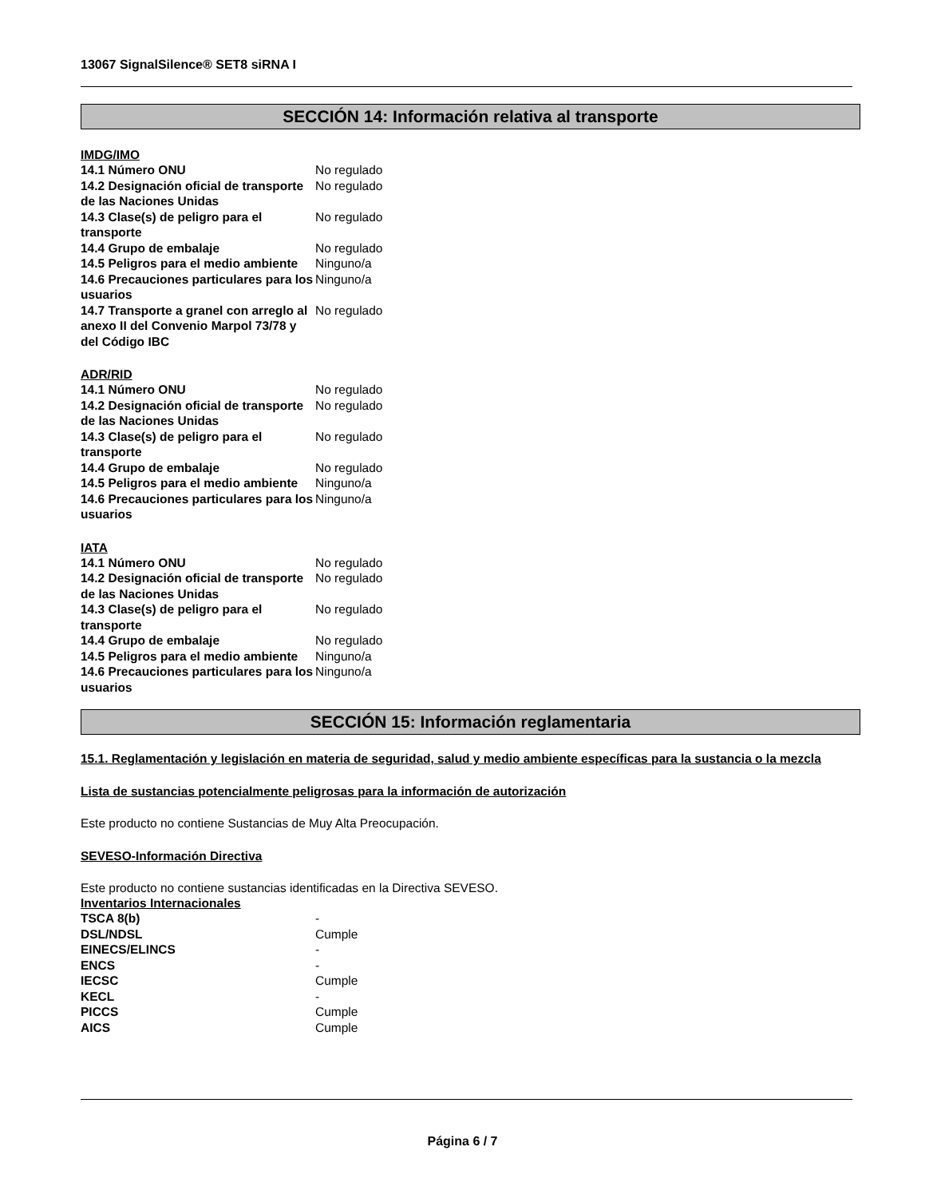13067 SignalSilence® SET8 siRNA I
SECCIÓN 14: Información relativa al transporte
IMDG/IMO
| 14.1 Número ONU | No regulado |
| 14.2 Designación oficial de transporte de las Naciones Unidas | No regulado |
| 14.3 Clase(s) de peligro para el transporte | No regulado |
| 14.4 Grupo de embalaje | No regulado |
| 14.5 Peligros para el medio ambiente | Ninguno/a |
| 14.6 Precauciones particulares para los usuarios | Ninguno/a |
| 14.7 Transporte a granel con arreglo al anexo II del Convenio Marpol 73/78 y del Código IBC | No regulado |
ADR/RID
| 14.1 Número ONU | No regulado |
| 14.2 Designación oficial de transporte de las Naciones Unidas | No regulado |
| 14.3 Clase(s) de peligro para el transporte | No regulado |
| 14.4 Grupo de embalaje | No regulado |
| 14.5 Peligros para el medio ambiente | Ninguno/a |
| 14.6 Precauciones particulares para los usuarios | Ninguno/a |
IATA
| 14.1 Número ONU | No regulado |
| 14.2 Designación oficial de transporte de las Naciones Unidas | No regulado |
| 14.3 Clase(s) de peligro para el transporte | No regulado |
| 14.4 Grupo de embalaje | No regulado |
| 14.5 Peligros para el medio ambiente | Ninguno/a |
| 14.6 Precauciones particulares para los usuarios | Ninguno/a |
SECCIÓN 15: Información reglamentaria
15.1. Reglamentación y legislación en materia de seguridad, salud y medio ambiente específicas para la sustancia o la mezcla
Lista de sustancias potencialmente peligrosas para la información de autorización
Este producto no contiene Sustancias de Muy Alta Preocupación.
SEVESO-Información Directiva
Este producto no contiene sustancias identificadas en la Directiva SEVESO.
Inventarios Internacionales
| TSCA 8(b) | - |
| DSL/NDSL | Cumple |
| EINECS/ELINCS | - |
| ENCS | - |
| IECSC | Cumple |
| KECL | - |
| PICCS | Cumple |
| AICS | Cumple |
Página 6 / 7